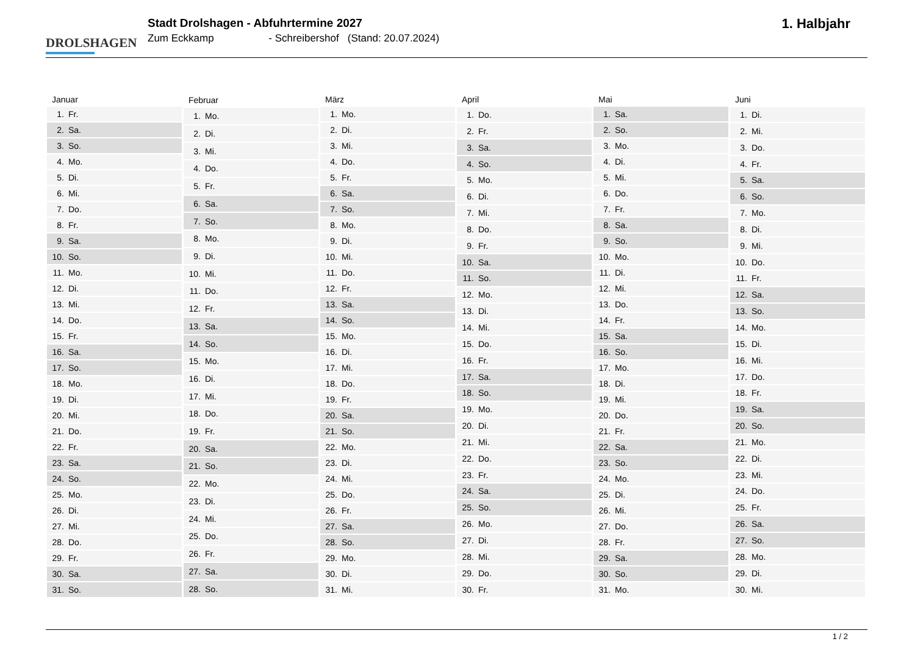DROLSHAGEN
Stadt Drolshagen - Abfuhrtermine 2027
Zum Eckkamp - Schreibershof (Stand: 20.07.2024)
1. Halbjahr
| Januar | |
| --- | --- |
| 1. | Fr. |
| 2. | Sa. |
| 3. | So. |
| 4. | Mo. |
| 5. | Di. |
| 6. | Mi. |
| 7. | Do. |
| 8. | Fr. |
| 9. | Sa. |
| 10. | So. |
| 11. | Mo. |
| 12. | Di. |
| 13. | Mi. |
| 14. | Do. |
| 15. | Fr. |
| 16. | Sa. |
| 17. | So. |
| 18. | Mo. |
| 19. | Di. |
| 20. | Mi. |
| 21. | Do. |
| 22. | Fr. |
| 23. | Sa. |
| 24. | So. |
| 25. | Mo. |
| 26. | Di. |
| 27. | Mi. |
| 28. | Do. |
| 29. | Fr. |
| 30. | Sa. |
| 31. | So. |
| Februar | |
| --- | --- |
| 1. | Mo. |
| 2. | Di. |
| 3. | Mi. |
| 4. | Do. |
| 5. | Fr. |
| 6. | Sa. |
| 7. | So. |
| 8. | Mo. |
| 9. | Di. |
| 10. | Mi. |
| 11. | Do. |
| 12. | Fr. |
| 13. | Sa. |
| 14. | So. |
| 15. | Mo. |
| 16. | Di. |
| 17. | Mi. |
| 18. | Do. |
| 19. | Fr. |
| 20. | Sa. |
| 21. | So. |
| 22. | Mo. |
| 23. | Di. |
| 24. | Mi. |
| 25. | Do. |
| 26. | Fr. |
| 27. | Sa. |
| 28. | So. |
| März | |
| --- | --- |
| 1. | Mo. |
| 2. | Di. |
| 3. | Mi. |
| 4. | Do. |
| 5. | Fr. |
| 6. | Sa. |
| 7. | So. |
| 8. | Mo. |
| 9. | Di. |
| 10. | Mi. |
| 11. | Do. |
| 12. | Fr. |
| 13. | Sa. |
| 14. | So. |
| 15. | Mo. |
| 16. | Di. |
| 17. | Mi. |
| 18. | Do. |
| 19. | Fr. |
| 20. | Sa. |
| 21. | So. |
| 22. | Mo. |
| 23. | Di. |
| 24. | Mi. |
| 25. | Do. |
| 26. | Fr. |
| 27. | Sa. |
| 28. | So. |
| 29. | Mo. |
| 30. | Di. |
| 31. | Mi. |
| April | |
| --- | --- |
| 1. | Do. |
| 2. | Fr. |
| 3. | Sa. |
| 4. | So. |
| 5. | Mo. |
| 6. | Di. |
| 7. | Mi. |
| 8. | Do. |
| 9. | Fr. |
| 10. | Sa. |
| 11. | So. |
| 12. | Mo. |
| 13. | Di. |
| 14. | Mi. |
| 15. | Do. |
| 16. | Fr. |
| 17. | Sa. |
| 18. | So. |
| 19. | Mo. |
| 20. | Di. |
| 21. | Mi. |
| 22. | Do. |
| 23. | Fr. |
| 24. | Sa. |
| 25. | So. |
| 26. | Mo. |
| 27. | Di. |
| 28. | Mi. |
| 29. | Do. |
| 30. | Fr. |
| Mai | |
| --- | --- |
| 1. | Sa. |
| 2. | So. |
| 3. | Mo. |
| 4. | Di. |
| 5. | Mi. |
| 6. | Do. |
| 7. | Fr. |
| 8. | Sa. |
| 9. | So. |
| 10. | Mo. |
| 11. | Di. |
| 12. | Mi. |
| 13. | Do. |
| 14. | Fr. |
| 15. | Sa. |
| 16. | So. |
| 17. | Mo. |
| 18. | Di. |
| 19. | Mi. |
| 20. | Do. |
| 21. | Fr. |
| 22. | Sa. |
| 23. | So. |
| 24. | Mo. |
| 25. | Di. |
| 26. | Mi. |
| 27. | Do. |
| 28. | Fr. |
| 29. | Sa. |
| 30. | So. |
| 31. | Mo. |
| Juni | |
| --- | --- |
| 1. | Di. |
| 2. | Mi. |
| 3. | Do. |
| 4. | Fr. |
| 5. | Sa. |
| 6. | So. |
| 7. | Mo. |
| 8. | Di. |
| 9. | Mi. |
| 10. | Do. |
| 11. | Fr. |
| 12. | Sa. |
| 13. | So. |
| 14. | Mo. |
| 15. | Di. |
| 16. | Mi. |
| 17. | Do. |
| 18. | Fr. |
| 19. | Sa. |
| 20. | So. |
| 21. | Mo. |
| 22. | Di. |
| 23. | Mi. |
| 24. | Do. |
| 25. | Fr. |
| 26. | Sa. |
| 27. | So. |
| 28. | Mo. |
| 29. | Di. |
| 30. | Mi. |
1 / 2